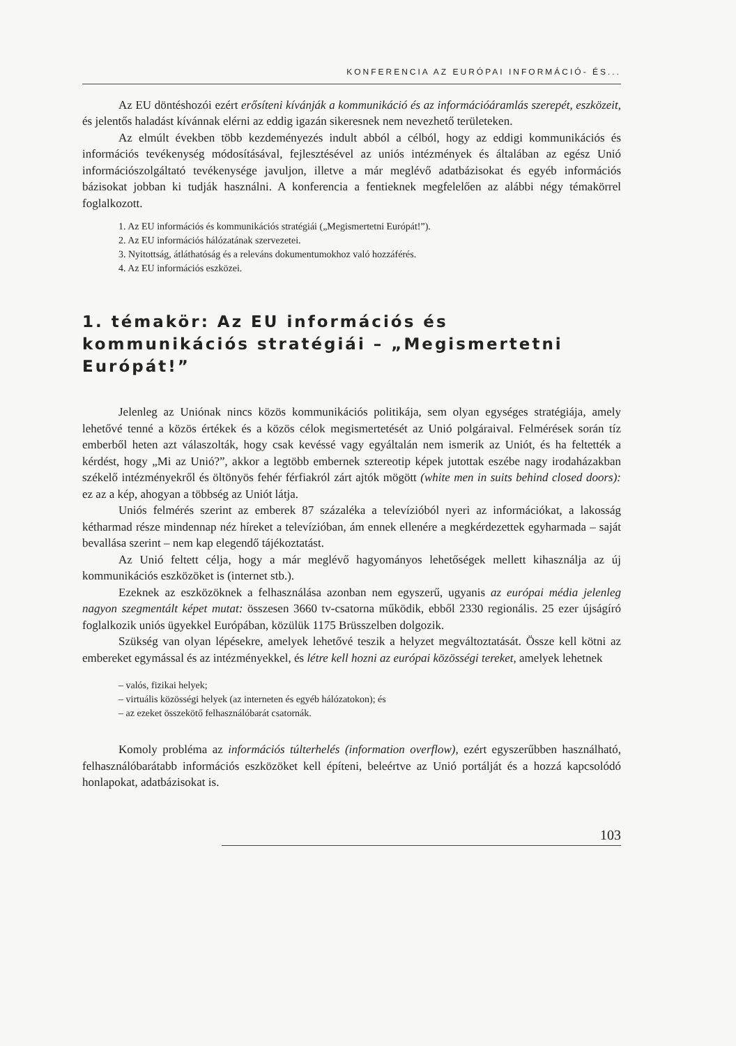KONFERENCIA AZ EURÓPAI INFORMÁCIÓ- ÉS...
Az EU döntéshozói ezért erősíteni kívánják a kommunikáció és az információáramlás szerepét, eszközeit, és jelentős haladást kívánnak elérni az eddig igazán sikeresnek nem nevezhető területeken.
Az elmúlt években több kezdeményezés indult abból a célból, hogy az eddigi kommunikációs és információs tevékenység módosításával, fejlesztésével az uniós intézmények és általában az egész Unió információszolgáltató tevékenysége javuljon, illetve a már meglévő adatbázisokat és egyéb információs bázisokat jobban ki tudják használni. A konferencia a fentieknek megfelelően az alábbi négy témakörrel foglalkozott.
1. Az EU információs és kommunikációs stratégiái („Megismertetni Európát!”).
2. Az EU információs hálózatának szervezetei.
3. Nyitottság, átláthatóság és a releváns dokumentumokhoz való hozzáférés.
4. Az EU információs eszközei.
1. témakör: Az EU információs és kommunikációs stratégiái – „Megismertetni Európát!”
Jelenleg az Uniónak nincs közös kommunikációs politikája, sem olyan egységes stratégiája, amely lehetővé tenné a közös értékek és a közös célok megismertetését az Unió polgáraival. Felmérések során tíz emberből heten azt válaszolták, hogy csak kevéssé vagy egyáltalán nem ismerik az Uniót, és ha feltették a kérdést, hogy „Mi az Unió?”, akkor a legtöbb embernek sztereotip képek jutottak eszébe nagy irodaházakban székelő intézményekről és öltönyös fehér férfiakról zárt ajtók mögött (white men in suits behind closed doors): ez az a kép, ahogyan a többség az Uniót látja.
Uniós felmérés szerint az emberek 87 százaléka a televízióból nyeri az információkat, a lakosság kétharmad része mindennap néz híreket a televízióban, ám ennek ellenére a megkérdezettek egyharmada – saját bevallása szerint – nem kap elegendő tájékoztatást.
Az Unió feltett célja, hogy a már meglévő hagyományos lehetőségek mellett kihasználja az új kommunikációs eszközöket is (internet stb.).
Ezeknek az eszközöknek a felhasználása azonban nem egyszerű, ugyanis az európai média jelenleg nagyon szegmentált képet mutat: összesen 3660 tv-csatorna működik, ebből 2330 regionális. 25 ezer újságíró foglalkozik uniós ügyekkel Európában, közülük 1175 Brüsszelben dolgozik.
Szükség van olyan lépésekre, amelyek lehetővé teszik a helyzet megváltoztatását. Össze kell kötni az embereket egymással és az intézményekkel, és létre kell hozni az európai közösségi tereket, amelyek lehetnek
– valós, fizikai helyek;
– virtuális közösségi helyek (az interneten és egyéb hálózatokon); és
– az ezeket összekötő felhasználóbarát csatornák.
Komoly probléma az információs túlterhelés (information overflow), ezért egyszerűbben használható, felhasználóbarátabb információs eszközöket kell építeni, beleértve az Unió portálját és a hozzá kapcsolódó honlapokat, adatbázisokat is.
103